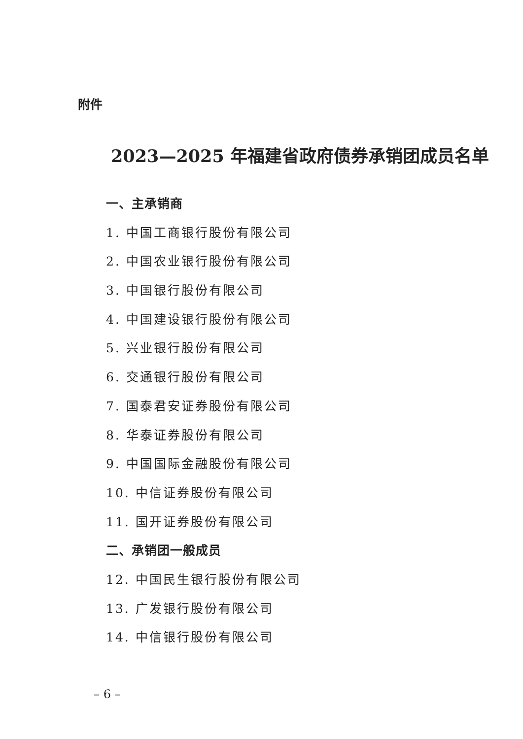附件
2023—2025 年福建省政府债券承销团成员名单
一、主承销商
1. 中国工商银行股份有限公司
2. 中国农业银行股份有限公司
3. 中国银行股份有限公司
4. 中国建设银行股份有限公司
5. 兴业银行股份有限公司
6. 交通银行股份有限公司
7. 国泰君安证券股份有限公司
8. 华泰证券股份有限公司
9. 中国国际金融股份有限公司
10. 中信证券股份有限公司
11. 国开证券股份有限公司
二、承销团一般成员
12. 中国民生银行股份有限公司
13. 广发银行股份有限公司
14. 中信银行股份有限公司
– 6 –